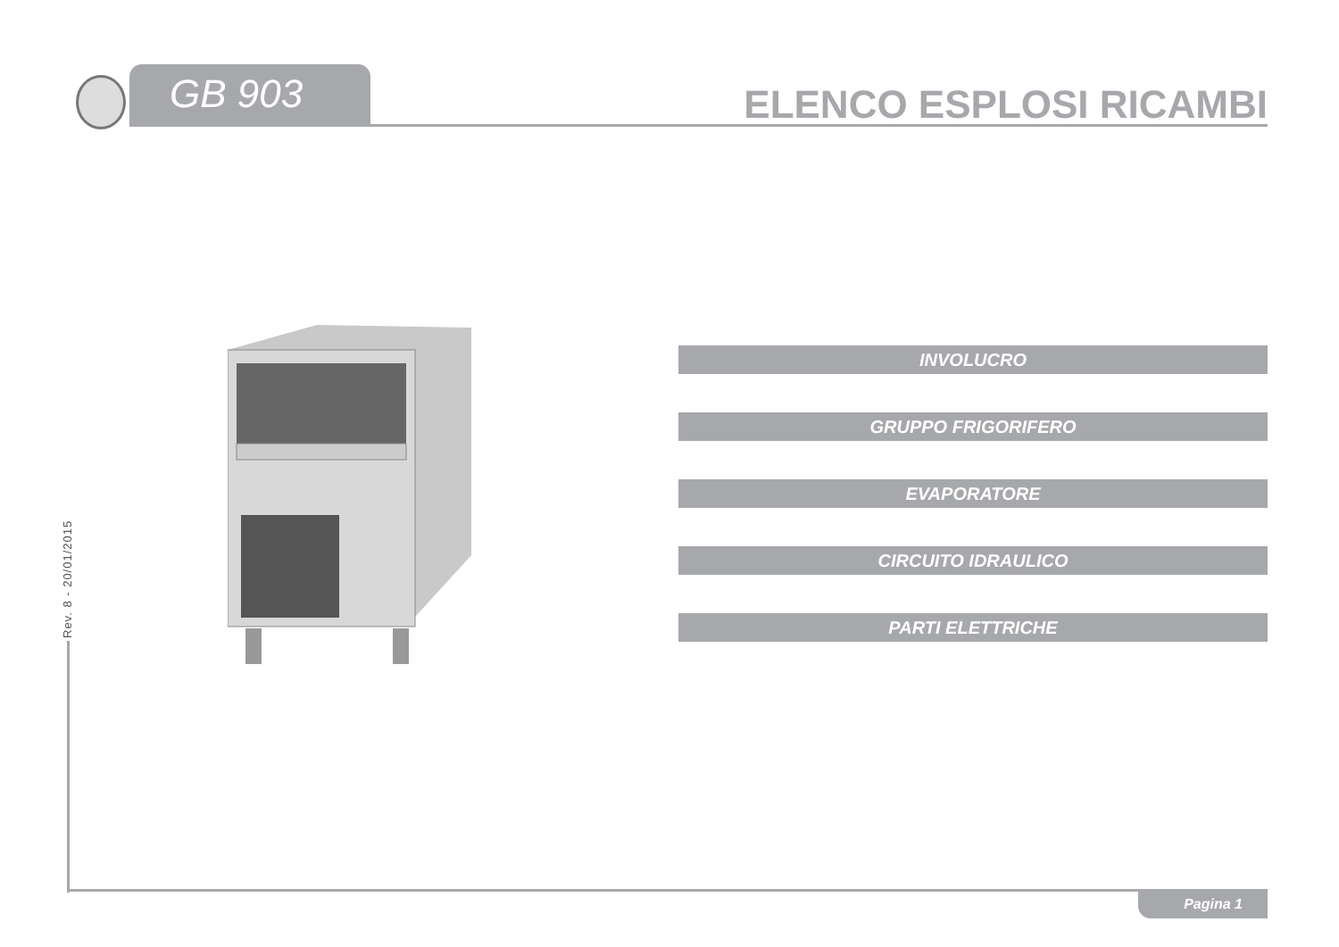GB 903
ELENCO ESPLOSI RICAMBI
INVOLUCRO
GRUPPO FRIGORIFERO
EVAPORATORE
CIRCUITO IDRAULICO
PARTI ELETTRICHE
Rev. 8 - 20/01/2015
Pagina 1